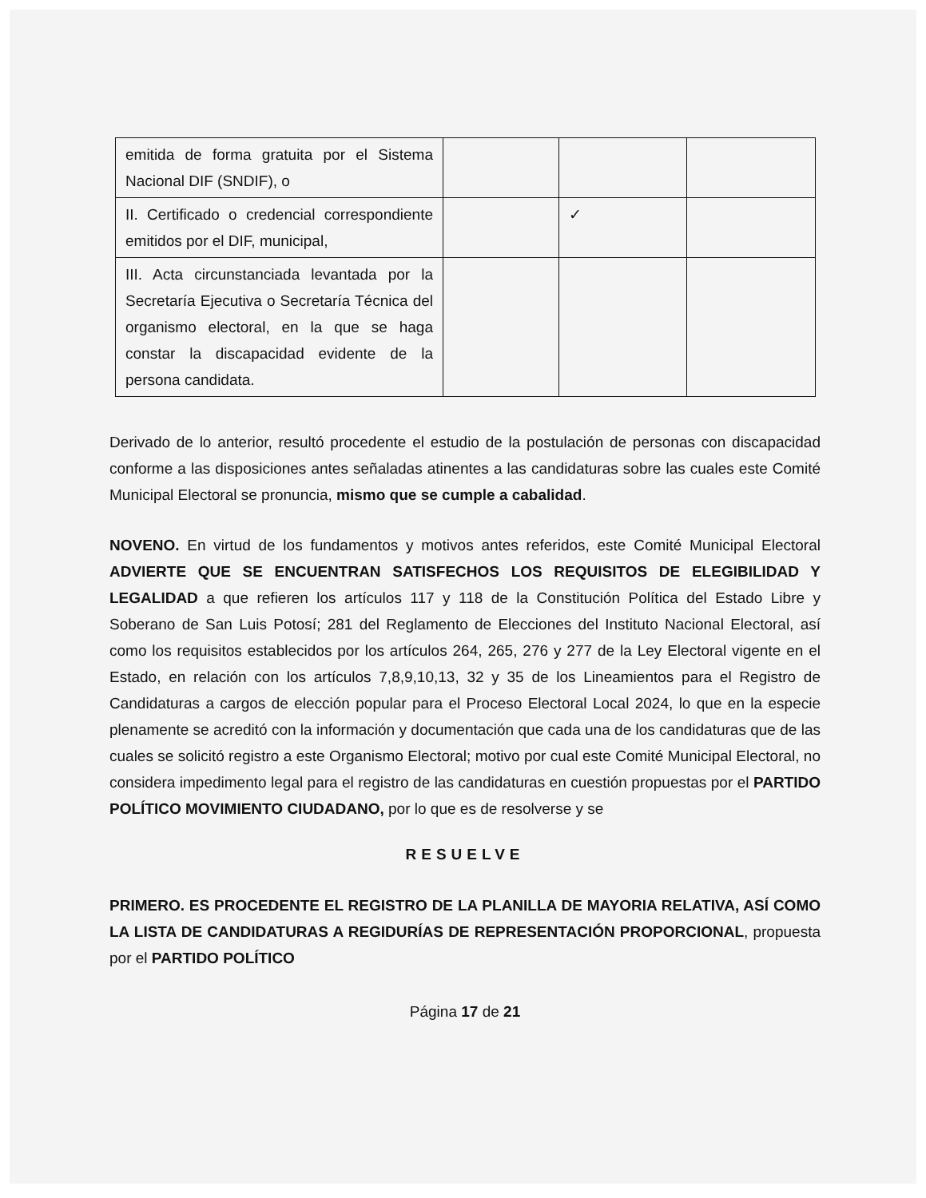| emitida de forma gratuita por el Sistema Nacional DIF (SNDIF), o | | | |
| II. Certificado o credencial correspondiente emitidos por el DIF, municipal, | | ✓ | |
| III. Acta circunstanciada levantada por la Secretaría Ejecutiva o Secretaría Técnica del organismo electoral, en la que se haga constar la discapacidad evidente de la persona candidata. | | | |
Derivado de lo anterior, resultó procedente el estudio de la postulación de personas con discapacidad conforme a las disposiciones antes señaladas atinentes a las candidaturas sobre las cuales este Comité Municipal Electoral se pronuncia, mismo que se cumple a cabalidad.
NOVENO. En virtud de los fundamentos y motivos antes referidos, este Comité Municipal Electoral ADVIERTE QUE SE ENCUENTRAN SATISFECHOS LOS REQUISITOS DE ELEGIBILIDAD Y LEGALIDAD a que refieren los artículos 117 y 118 de la Constitución Política del Estado Libre y Soberano de San Luis Potosí; 281 del Reglamento de Elecciones del Instituto Nacional Electoral, así como los requisitos establecidos por los artículos 264, 265, 276 y 277 de la Ley Electoral vigente en el Estado, en relación con los artículos 7,8,9,10,13, 32 y 35 de los Lineamientos para el Registro de Candidaturas a cargos de elección popular para el Proceso Electoral Local 2024, lo que en la especie plenamente se acreditó con la información y documentación que cada una de los candidaturas que de las cuales se solicitó registro a este Organismo Electoral; motivo por cual este Comité Municipal Electoral, no considera impedimento legal para el registro de las candidaturas en cuestión propuestas por el PARTIDO POLÍTICO MOVIMIENTO CIUDADANO, por lo que es de resolverse y se
RESUELVE
PRIMERO. ES PROCEDENTE EL REGISTRO DE LA PLANILLA DE MAYORIA RELATIVA, ASÍ COMO LA LISTA DE CANDIDATURAS A REGIDURÍAS DE REPRESENTACIÓN PROPORCIONAL, propuesta por el PARTIDO POLÍTICO
Página 17 de 21